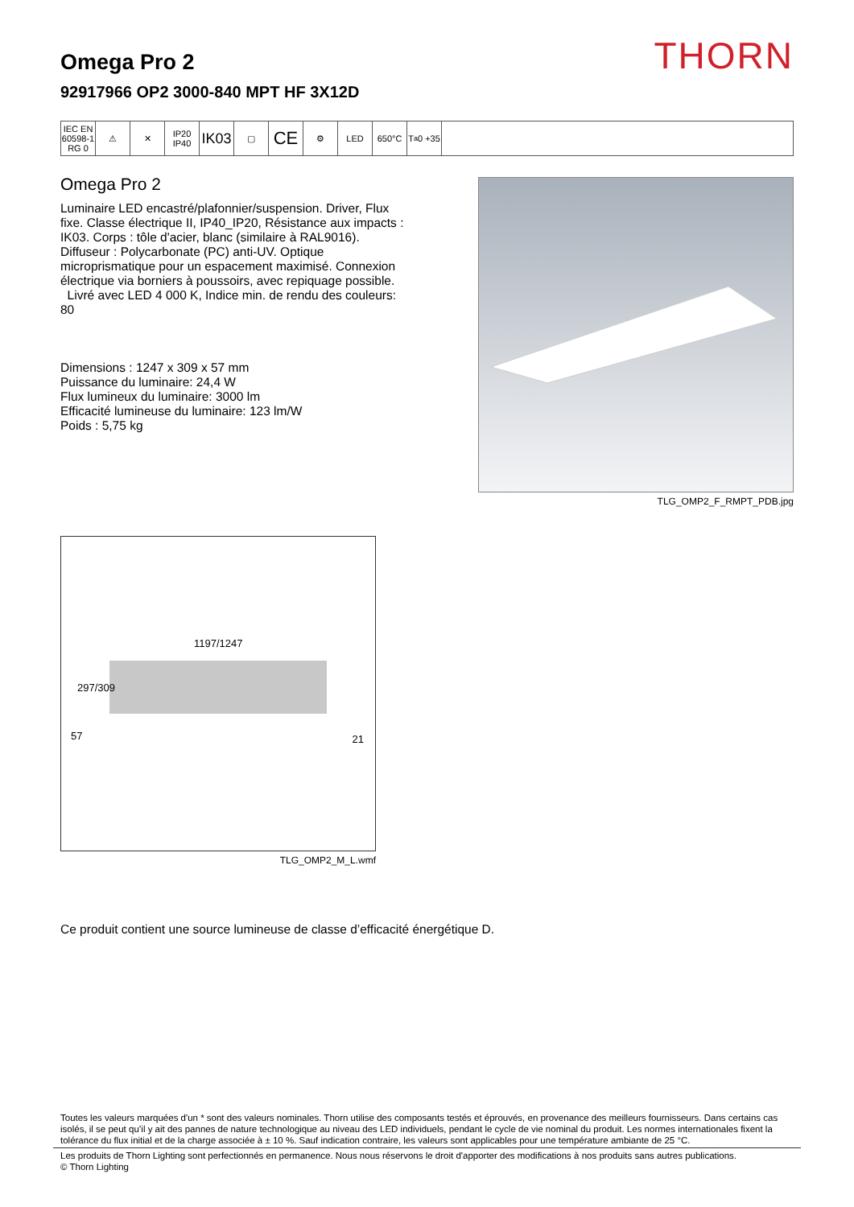THORN
Omega Pro 2
92917966 OP2 3000-840 MPT HF 3X12D
IEC EN 60598-1 RG 0
⚠ ✕ IP20 IP40
IK03
▢
CE
⚙ LED 650°C T<sub>a</sub> 0 +35
Omega Pro 2
Luminaire LED encastré/plafonnier/suspension. Driver, Flux fixe. Classe électrique II, IP40_IP20, Résistance aux impacts : IK03. Corps : tôle d'acier, blanc (similaire à RAL9016). Diffuseur : Polycarbonate (PC) anti-UV. Optique microprismatique pour un espacement maximisé. Connexion électrique via borniers à poussoirs, avec repiquage possible.
Livré avec LED 4 000 K, Indice min. de rendu des couleurs: 80
Dimensions : 1247 x 309 x 57 mm
Puissance du luminaire: 24,4 W
Flux lumineux du luminaire: 3000 lm
Efficacité lumineuse du luminaire: 123 lm/W
Poids : 5,75 kg
TLG_OMP2_F_RMPT_PDB.jpg
1197/1247
57 21
297/309
TLG_OMP2_M_L.wmf
Ce produit contient une source lumineuse de classe d’efficacité énergétique D.
Toutes les valeurs marquées d'un * sont des valeurs nominales. Thorn utilise des composants testés et éprouvés, en provenance des meilleurs fournisseurs. Dans certains cas isolés, il se peut qu’il y ait des pannes de nature technologique au niveau des LED individuels, pendant le cycle de vie nominal du produit. Les normes internationales fixent la tolérance du flux initial et de la charge associée à ± 10 %. Sauf indication contraire, les valeurs sont applicables pour une température ambiante de 25 °C.
Les produits de Thorn Lighting sont perfectionnés en permanence. Nous nous réservons le droit d'apporter des modifications à nos produits sans autres publications.
© Thorn Lighting